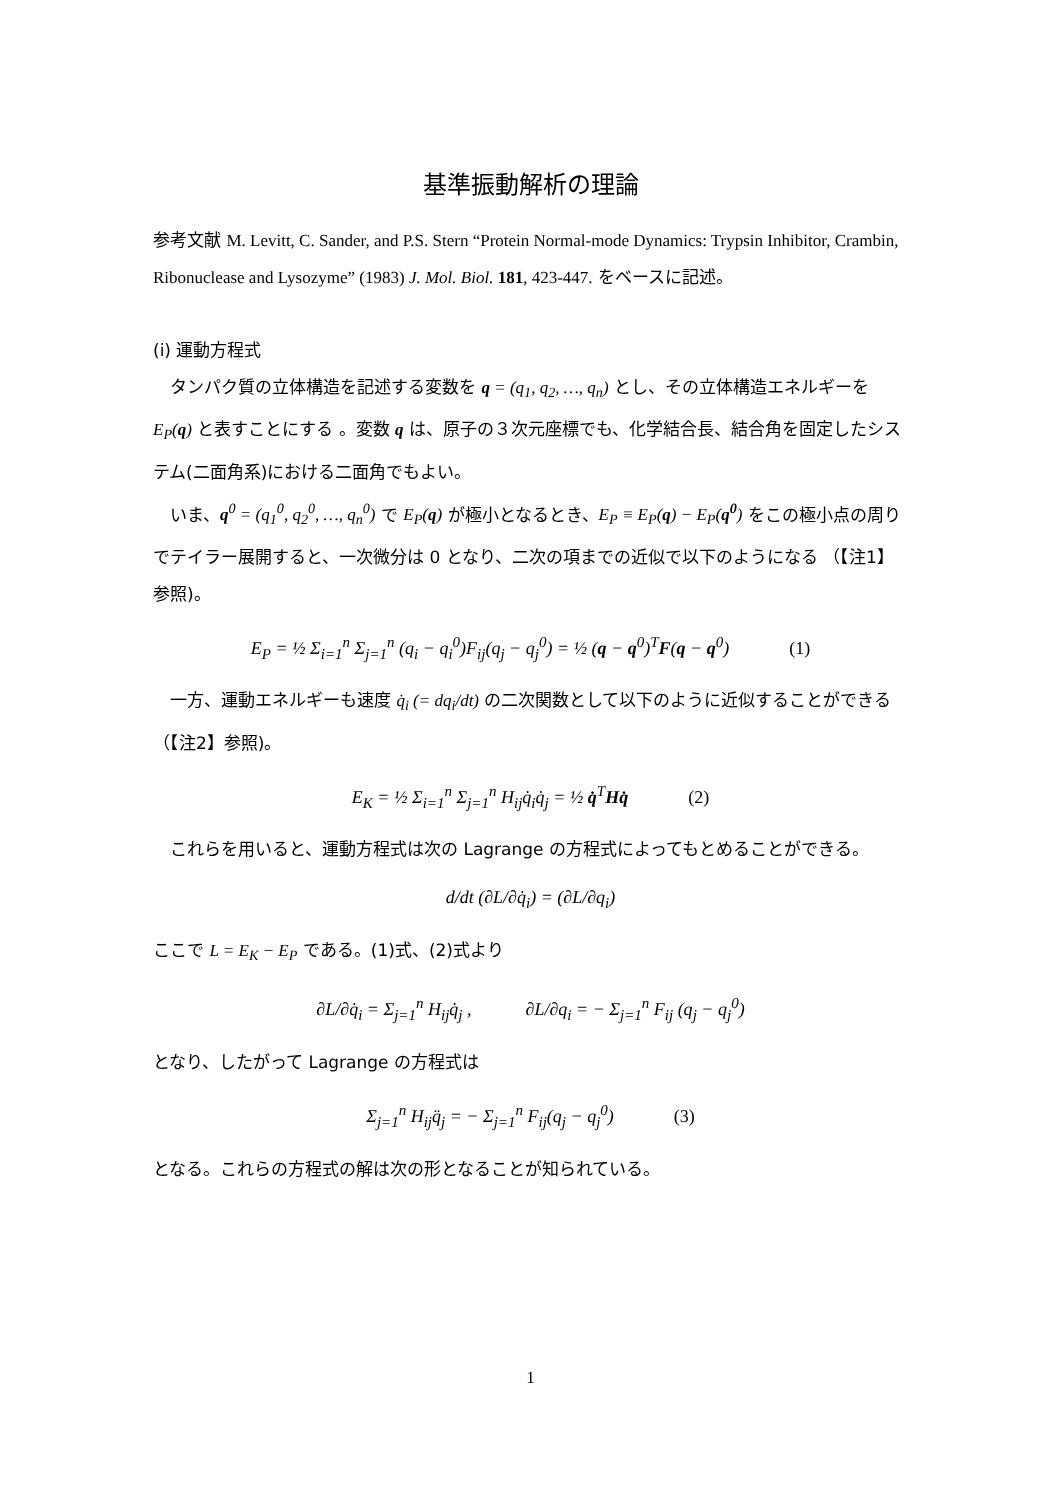基準振動解析の理論
参考文献 M. Levitt, C. Sander, and P.S. Stern “Protein Normal-mode Dynamics: Trypsin Inhibitor, Crambin, Ribonuclease and Lysozyme” (1983) J. Mol. Biol. 181, 423-447. をベースに記述。
(i) 運動方程式
　タンパク質の立体構造を記述する変数を q = (q<sub>1</sub>, q<sub>2</sub>, …, q<sub>n</sub>) とし、その立体構造エネルギーを E<sub>P</sub>(q) と表すことにする 。変数 q は、原子の３次元座標でも、化学結合長、結合角を固定したシステム(二面角系)における二面角でもよい。
　いま、q<sup>0</sup> = (q<sub>1</sub><sup>0</sup>, q<sub>2</sub><sup>0</sup>, …, q<sub>n</sub><sup>0</sup>) で E<sub>P</sub>(q) が極小となるとき、E<sub>P</sub> ≡ E<sub>P</sub>(q) − E<sub>P</sub>(q<sup>0</sup>) をこの極小点の周りでテイラー展開すると、一次微分は 0 となり、二次の項までの近似で以下のようになる （【注1】参照)。
E<sub>P</sub> = ½ Σ<sub>i=1</sub><sup>n</sup> Σ<sub>j=1</sub><sup>n</sup> (q<sub>i</sub> − q<sub>i</sub><sup>0</sup>)F<sub>ij</sub>(q<sub>j</sub> − q<sub>j</sub><sup>0</sup>) = ½ (q − q<sup>0</sup>)<sup>T</sup>F(q − q<sup>0</sup>) (1)
　一方、運動エネルギーも速度 q̇<sub>i</sub> (= dq<sub>i</sub>/dt) の二次関数として以下のように近似することができる （【注2】参照)。
E<sub>K</sub> = ½ Σ<sub>i=1</sub><sup>n</sup> Σ<sub>j=1</sub><sup>n</sup> H<sub>ij</sub>q̇<sub>i</sub>q̇<sub>j</sub> = ½ q̇<sup>T</sup>Hq̇ (2)
　これらを用いると、運動方程式は次の Lagrange の方程式によってもとめることができる。
d/dt (∂L/∂q̇<sub>i</sub>) = (∂L/∂q<sub>i</sub>)
ここで L = E<sub>K</sub> − E<sub>P</sub> である。(1)式、(2)式より
∂L/∂q̇<sub>i</sub> = Σ<sub>j=1</sub><sup>n</sup> H<sub>ij</sub>q̇<sub>j</sub> ,　　　∂L/∂q<sub>i</sub> = − Σ<sub>j=1</sub><sup>n</sup> F<sub>ij</sub> (q<sub>j</sub> − q<sub>j</sub><sup>0</sup>)
となり、したがって Lagrange の方程式は
Σ<sub>j=1</sub><sup>n</sup> H<sub>ij</sub>q̈<sub>j</sub> = − Σ<sub>j=1</sub><sup>n</sup> F<sub>ij</sub>(q<sub>j</sub> − q<sub>j</sub><sup>0</sup>) (3)
となる。これらの方程式の解は次の形となることが知られている。
1